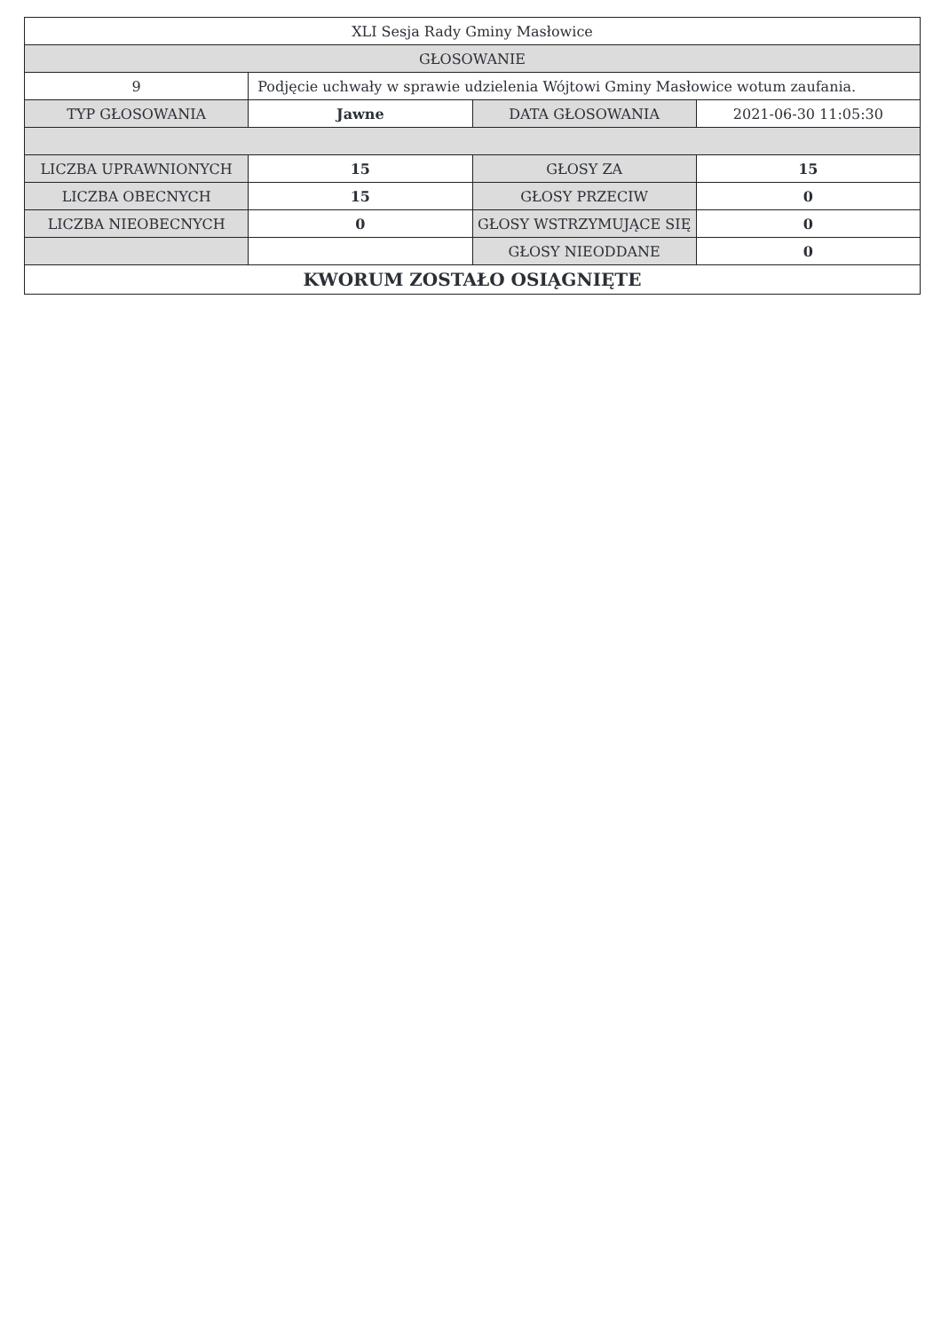| XLI Sesja Rady Gminy Masłowice | | | |
| GŁOSOWANIE | | | |
| 9 | Podjęcie uchwały w sprawie udzielenia Wójtowi Gminy Masłowice wotum zaufania. | | |
| TYP GŁOSOWANIA | Jawne | DATA GŁOSOWANIA | 2021-06-30 11:05:30 |
| LICZBA UPRAWNIONYCH | 15 | GŁOSY ZA | 15 |
| LICZBA OBECNYCH | 15 | GŁOSY PRZECIW | 0 |
| LICZBA NIEOBECNYCH | 0 | GŁOSY WSTRZYMUJĄCE SIĘ | 0 |
| | | GŁOSY NIEODDANE | 0 |
| KWORUM ZOSTAŁO OSIĄGNIĘTE | | | |